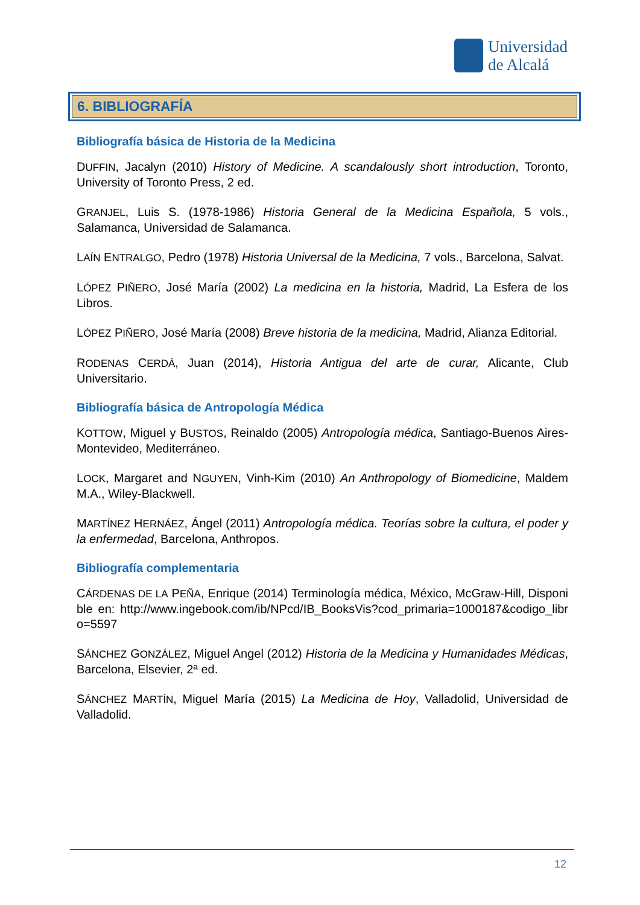Universidad
de Alcalá
6. BIBLIOGRAFÍA
Bibliografía básica de Historia de la Medicina
DUFFIN, Jacalyn (2010) History of Medicine. A scandalously short introduction, Toronto, University of Toronto Press, 2 ed.
GRANJEL, Luis S. (1978-1986) Historia General de la Medicina Española, 5 vols., Salamanca, Universidad de Salamanca.
LAÍN ENTRALGO, Pedro (1978) Historia Universal de la Medicina, 7 vols., Barcelona, Salvat.
LÓPEZ PIÑERO, José María (2002) La medicina en la historia, Madrid, La Esfera de los Libros.
LÓPEZ PIÑERO, José María (2008) Breve historia de la medicina, Madrid, Alianza Editorial.
RODENAS CERDÁ, Juan (2014), Historia Antigua del arte de curar, Alicante, Club Universitario.
Bibliografía básica de Antropología Médica
KOTTOW, Miguel y BUSTOS, Reinaldo (2005) Antropología médica, Santiago-Buenos Aires-Montevideo, Mediterráneo.
LOCK, Margaret and NGUYEN, Vinh-Kim (2010) An Anthropology of Biomedicine, Maldem M.A., Wiley-Blackwell.
MARTÍNEZ HERNÁEZ, Ángel (2011) Antropología médica. Teorías sobre la cultura, el poder y la enfermedad, Barcelona, Anthropos.
Bibliografía complementaria
CÁRDENAS DE LA PEÑA, Enrique (2014) Terminología médica, México, McGraw-Hill, Disponible en: http://www.ingebook.com/ib/NPcd/IB_BooksVis?cod_primaria=1000187&codigo_libro=5597
SÁNCHEZ GONZÁLEZ, Miguel Angel (2012) Historia de la Medicina y Humanidades Médicas, Barcelona, Elsevier, 2ª ed.
SÁNCHEZ MARTÍN, Miguel María (2015) La Medicina de Hoy, Valladolid, Universidad de Valladolid.
12